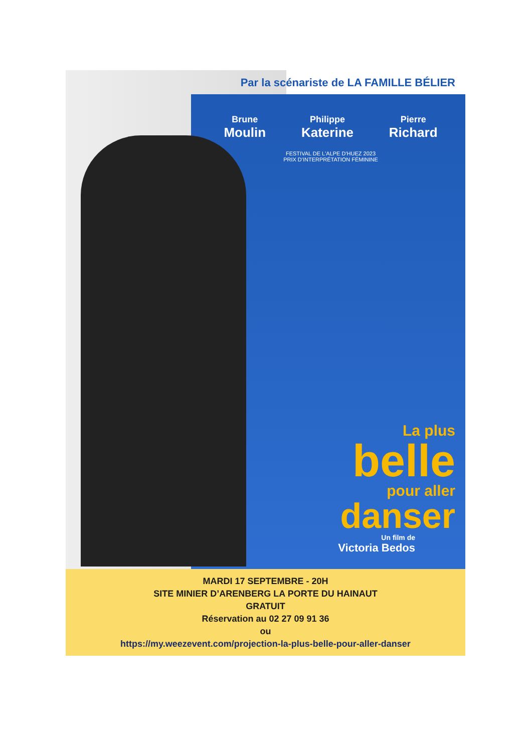Par la scénariste de LA FAMILLE BÉLIER
Brune
Moulin Philippe
Katerine Pierre
Richard
FESTIVAL DE L'ALPE D'HUEZ 2023
PRIX D'INTERPRÉTATION FÉMININE
La plus
belle
pour aller
danser
Un film de
Victoria Bedos
MARDI 17 SEPTEMBRE - 20H
SITE MINIER D’ARENBERG LA PORTE DU HAINAUT
GRATUIT
Réservation au 02 27 09 91 36
ou
https://my.weezevent.com/projection-la-plus-belle-pour-aller-danser